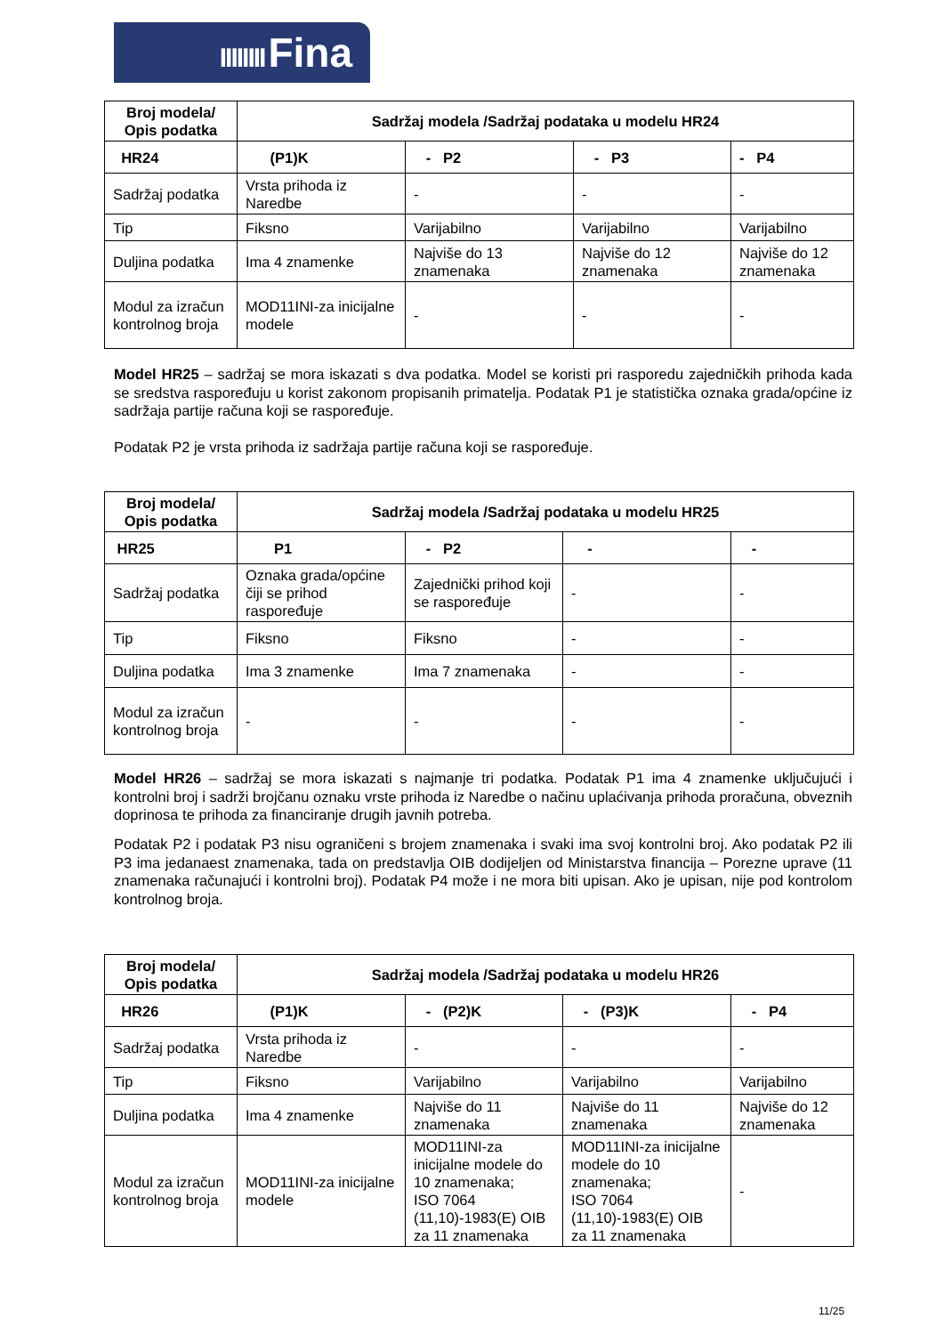IIIIIIII Fina
| Broj modela/ Opis podatka | Sadržaj modela /Sadržaj podataka u modelu HR24 | | | |
| --- | --- | --- | --- | --- |
| HR24 | (P1)K | - P2 | - P3 | - P4 |
| Sadržaj podatka | Vrsta prihoda iz Naredbe | - | - | - |
| Tip | Fiksno | Varijabilno | Varijabilno | Varijabilno |
| Duljina podatka | Ima 4 znamenke | Najviše do 13 znamenaka | Najviše do 12 znamenaka | Najviše do 12 znamenaka |
| Modul za izračun kontrolnog broja | MOD11INI-za inicijalne modele | - | - | - |
Model HR25 – sadržaj se mora iskazati s dva podatka. Model se koristi pri rasporedu zajedničkih prihoda kada se sredstva raspoređuju u korist zakonom propisanih primatelja. Podatak P1 je statistička oznaka grada/općine iz sadržaja partije računa koji se raspoređuje.
Podatak P2 je vrsta prihoda iz sadržaja partije računa koji se raspoređuje.
| Broj modela/ Opis podatka | Sadržaj modela /Sadržaj podataka u modelu HR25 | | | |
| --- | --- | --- | --- | --- |
| HR25 | P1 | - P2 | - | - |
| Sadržaj podatka | Oznaka grada/općine čiji se prihod raspoređuje | Zajednički prihod koji se raspoređuje | - | - |
| Tip | Fiksno | Fiksno | - | - |
| Duljina podatka | Ima 3 znamenke | Ima 7 znamenaka | - | - |
| Modul za izračun kontrolnog broja | - | - | - | - |
Model HR26 – sadržaj se mora iskazati s najmanje tri podatka. Podatak P1 ima 4 znamenke uključujući i kontrolni broj i sadrži brojčanu oznaku vrste prihoda iz Naredbe o načinu uplaćivanja prihoda proračuna, obveznih doprinosa te prihoda za financiranje drugih javnih potreba.
Podatak P2 i podatak P3 nisu ograničeni s brojem znamenaka i svaki ima svoj kontrolni broj. Ako podatak P2 ili P3 ima jedanaest znamenaka, tada on predstavlja OIB dodijeljen od Ministarstva financija – Porezne uprave (11 znamenaka računajući i kontrolni broj). Podatak P4 može i ne mora biti upisan. Ako je upisan, nije pod kontrolom kontrolnog broja.
| Broj modela/ Opis podatka | Sadržaj modela /Sadržaj podataka u modelu HR26 | | | |
| --- | --- | --- | --- | --- |
| HR26 | (P1)K | - (P2)K | - (P3)K | - P4 |
| Sadržaj podatka | Vrsta prihoda iz Naredbe | - | - | - |
| Tip | Fiksno | Varijabilno | Varijabilno | Varijabilno |
| Duljina podatka | Ima 4 znamenke | Najviše do 11 znamenaka | Najviše do 11 znamenaka | Najviše do 12 znamenaka |
| Modul za izračun kontrolnog broja | MOD11INI-za inicijalne modele | MOD11INI-za inicijalne modele do 10 znamenaka; ISO 7064 (11,10)-1983(E) OIB za 11 znamenaka | MOD11INI-za inicijalne modele do 10 znamenaka; ISO 7064 (11,10)-1983(E) OIB za 11 znamenaka | - |
11/25